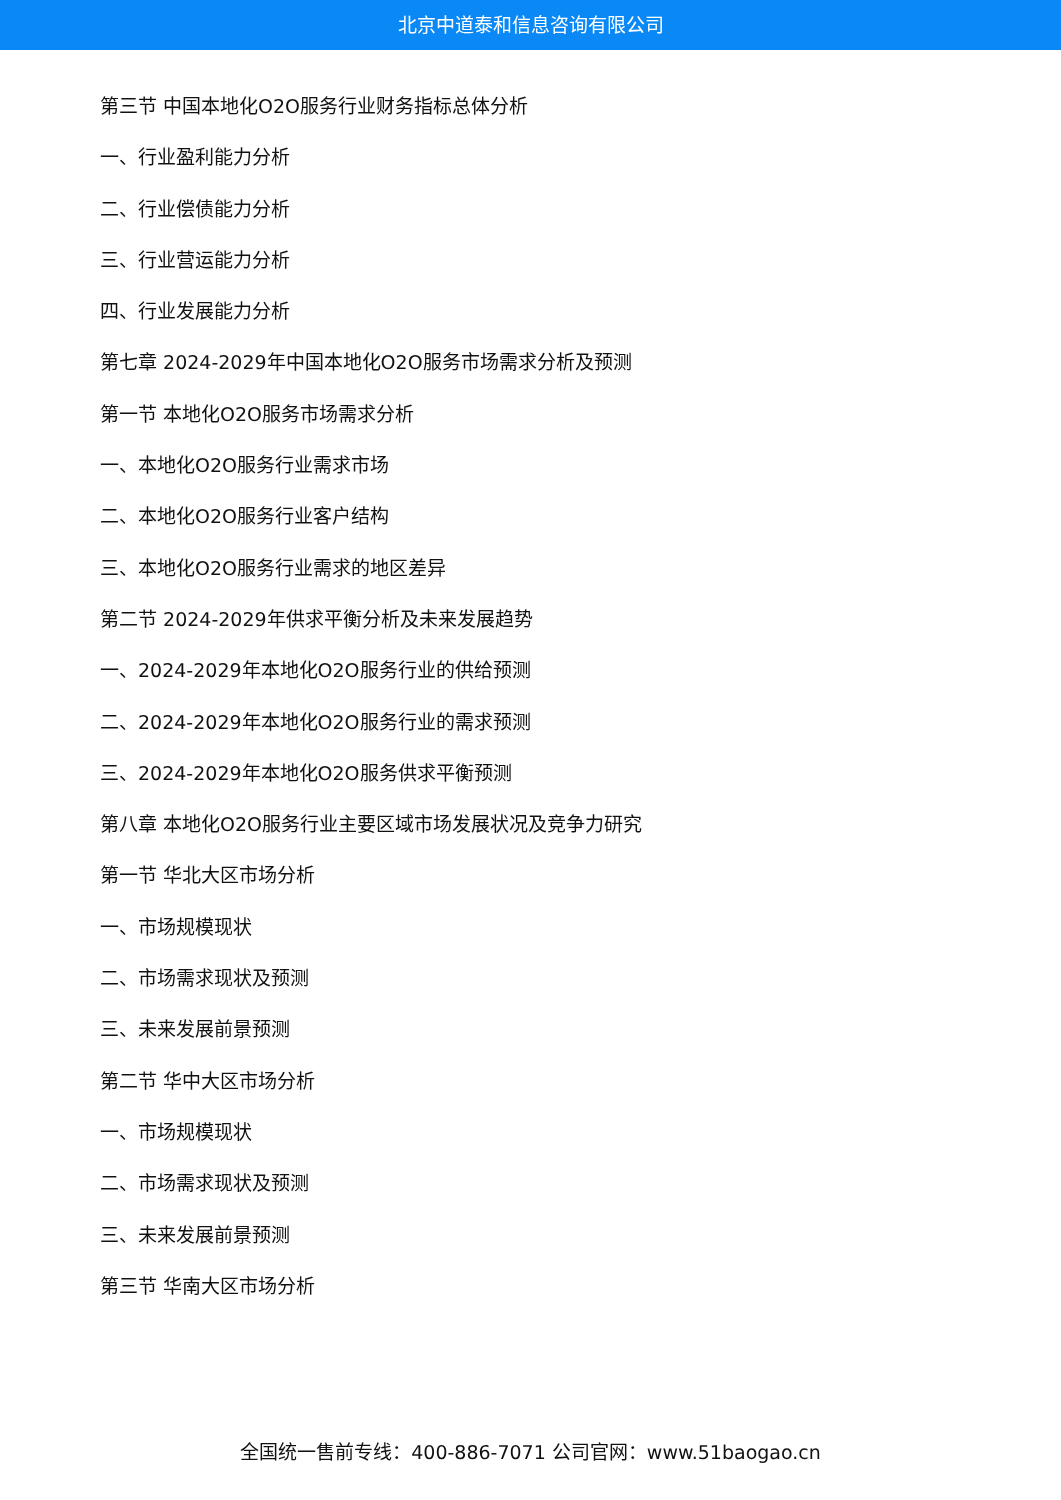北京中道泰和信息咨询有限公司
第三节 中国本地化O2O服务行业财务指标总体分析
一、行业盈利能力分析
二、行业偿债能力分析
三、行业营运能力分析
四、行业发展能力分析
第七章 2024-2029年中国本地化O2O服务市场需求分析及预测
第一节 本地化O2O服务市场需求分析
一、本地化O2O服务行业需求市场
二、本地化O2O服务行业客户结构
三、本地化O2O服务行业需求的地区差异
第二节 2024-2029年供求平衡分析及未来发展趋势
一、2024-2029年本地化O2O服务行业的供给预测
二、2024-2029年本地化O2O服务行业的需求预测
三、2024-2029年本地化O2O服务供求平衡预测
第八章 本地化O2O服务行业主要区域市场发展状况及竞争力研究
第一节 华北大区市场分析
一、市场规模现状
二、市场需求现状及预测
三、未来发展前景预测
第二节 华中大区市场分析
一、市场规模现状
二、市场需求现状及预测
三、未来发展前景预测
第三节 华南大区市场分析
全国统一售前专线：400-886-7071 公司官网：www.51baogao.cn